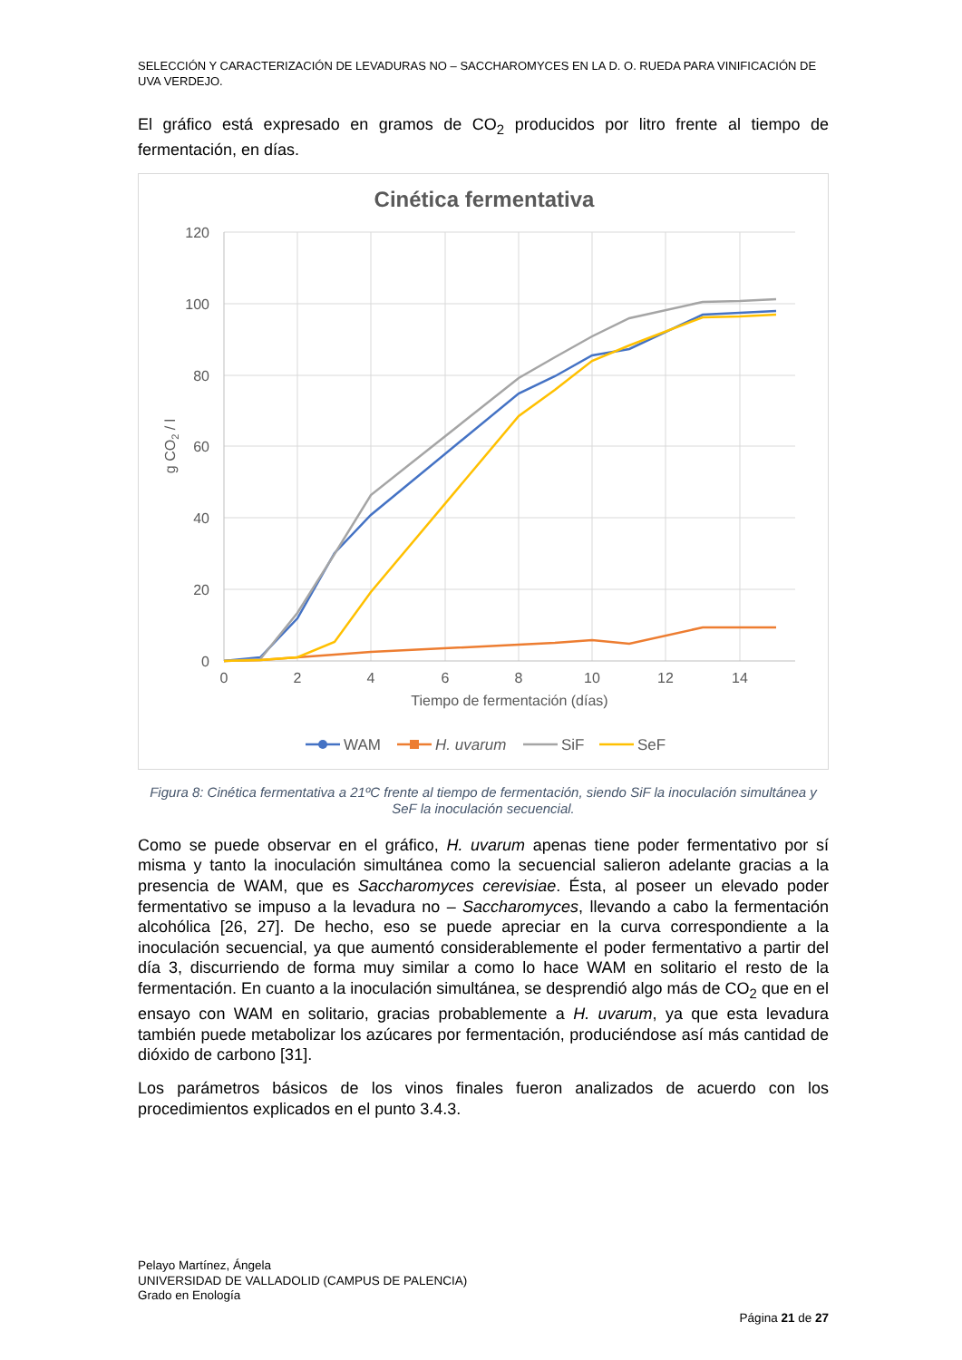SELECCIÓN Y CARACTERIZACIÓN DE LEVADURAS NO – SACCHAROMYCES EN LA D. O. RUEDA PARA VINIFICACIÓN DE UVA VERDEJO.
El gráfico está expresado en gramos de CO<sub>2</sub> producidos por litro frente al tiempo de fermentación, en días.
Cinética fermentativa
120
100
80
60
40
20
0
0
2
4
6
8
10
12
14
Tiempo de fermentación (días)
g CO2 / l
WAM
H. uvarum
SiF
SeF
Figura 8: Cinética fermentativa a 21ºC frente al tiempo de fermentación, siendo SiF la inoculación simultánea y SeF la inoculación secuencial.
Como se puede observar en el gráfico, H. uvarum apenas tiene poder fermentativo por sí misma y tanto la inoculación simultánea como la secuencial salieron adelante gracias a la presencia de WAM, que es Saccharomyces cerevisiae. Ésta, al poseer un elevado poder fermentativo se impuso a la levadura no – Saccharomyces, llevando a cabo la fermentación alcohólica [26, 27]. De hecho, eso se puede apreciar en la curva correspondiente a la inoculación secuencial, ya que aumentó considerablemente el poder fermentativo a partir del día 3, discurriendo de forma muy similar a como lo hace WAM en solitario el resto de la fermentación. En cuanto a la inoculación simultánea, se desprendió algo más de CO<sub>2</sub> que en el ensayo con WAM en solitario, gracias probablemente a H. uvarum, ya que esta levadura también puede metabolizar los azúcares por fermentación, produciéndose así más cantidad de dióxido de carbono [31].
Los parámetros básicos de los vinos finales fueron analizados de acuerdo con los procedimientos explicados en el punto 3.4.3.
Pelayo Martínez, Ángela
UNIVERSIDAD DE VALLADOLID (CAMPUS DE PALENCIA)
Grado en Enología
Página 21 de 27